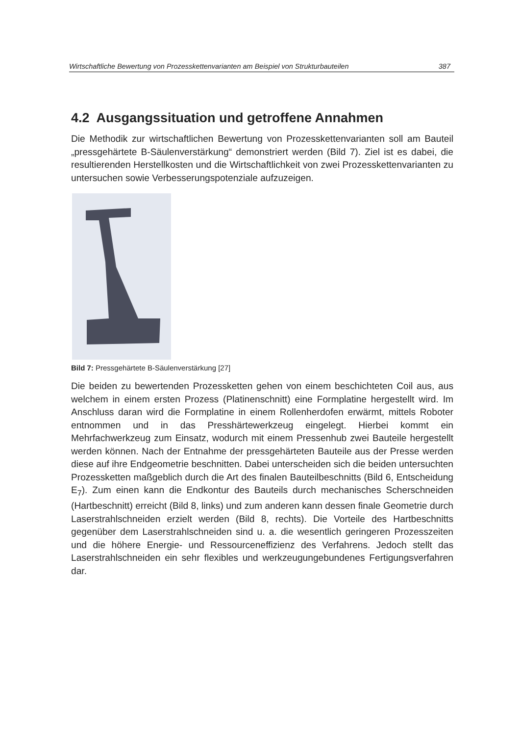Wirtschaftliche Bewertung von Prozesskettenvarianten am Beispiel von Strukturbauteilen 387
4.2 Ausgangssituation und getroffene Annahmen
Die Methodik zur wirtschaftlichen Bewertung von Prozesskettenvarianten soll am Bauteil „pressgehärtete B-Säulenverstärkung“ demonstriert werden (Bild 7). Ziel ist es dabei, die resultierenden Herstellkosten und die Wirtschaftlichkeit von zwei Prozesskettenvarianten zu untersuchen sowie Verbesserungspotenziale aufzuzeigen.
Bild 7: Pressgehärtete B-Säulenverstärkung [27]
Die beiden zu bewertenden Prozessketten gehen von einem beschichteten Coil aus, aus welchem in einem ersten Prozess (Platinenschnitt) eine Formplatine hergestellt wird. Im Anschluss daran wird die Formplatine in einem Rollenherdofen erwärmt, mittels Roboter entnommen und in das Presshärtewerkzeug eingelegt. Hierbei kommt ein Mehrfachwerkzeug zum Einsatz, wodurch mit einem Pressenhub zwei Bauteile hergestellt werden können. Nach der Entnahme der pressgehärteten Bauteile aus der Presse werden diese auf ihre Endgeometrie beschnitten. Dabei unterscheiden sich die beiden untersuchten Prozessketten maßgeblich durch die Art des finalen Bauteilbeschnitts (Bild 6, Entscheidung E<sub>7</sub>). Zum einen kann die Endkontur des Bauteils durch mechanisches Scherschneiden (Hartbeschnitt) erreicht (Bild 8, links) und zum anderen kann dessen finale Geometrie durch Laserstrahlschneiden erzielt werden (Bild 8, rechts). Die Vorteile des Hartbeschnitts gegenüber dem Laserstrahlschneiden sind u. a. die wesentlich geringeren Prozesszeiten und die höhere Energie- und Ressourceneffizienz des Verfahrens. Jedoch stellt das Laserstrahlschneiden ein sehr flexibles und werkzeugungebundenes Fertigungsverfahren dar.